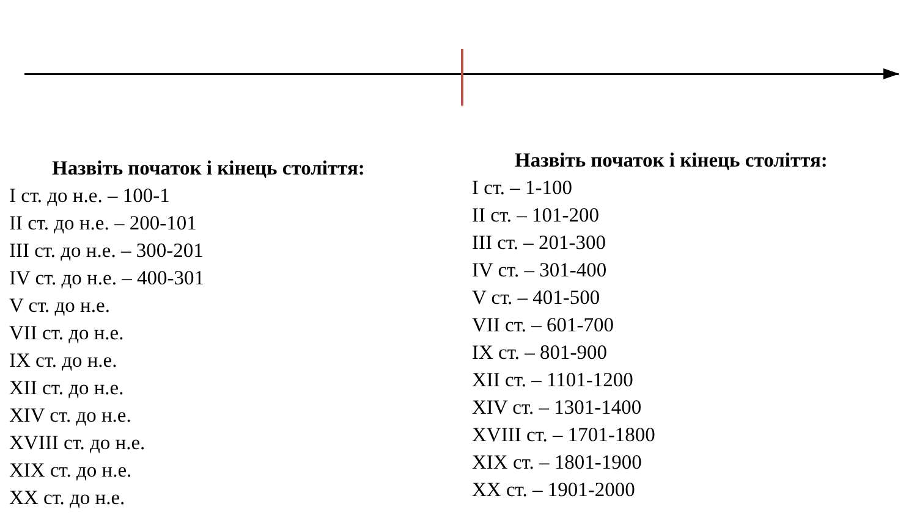Назвіть початок і кінець століття:
I ст. до н.е. – 100-1
II ст. до н.е. – 200-101
III ст. до н.е. – 300-201
IV ст. до н.е. – 400-301
V ст. до н.е.
VII ст. до н.е.
IX ст. до н.е.
XII ст. до н.е.
XIV ст. до н.е.
XVIII ст. до н.е.
XIX ст. до н.е.
XX ст. до н.е.
Назвіть початок і кінець століття:
I ст. – 1-100
II ст. – 101-200
III ст. – 201-300
IV ст. – 301-400
V ст. – 401-500
VII ст. – 601-700
IX ст. – 801-900
XII ст. – 1101-1200
XIV ст. – 1301-1400
XVIII ст. – 1701-1800
XIX ст. – 1801-1900
XX ст. – 1901-2000